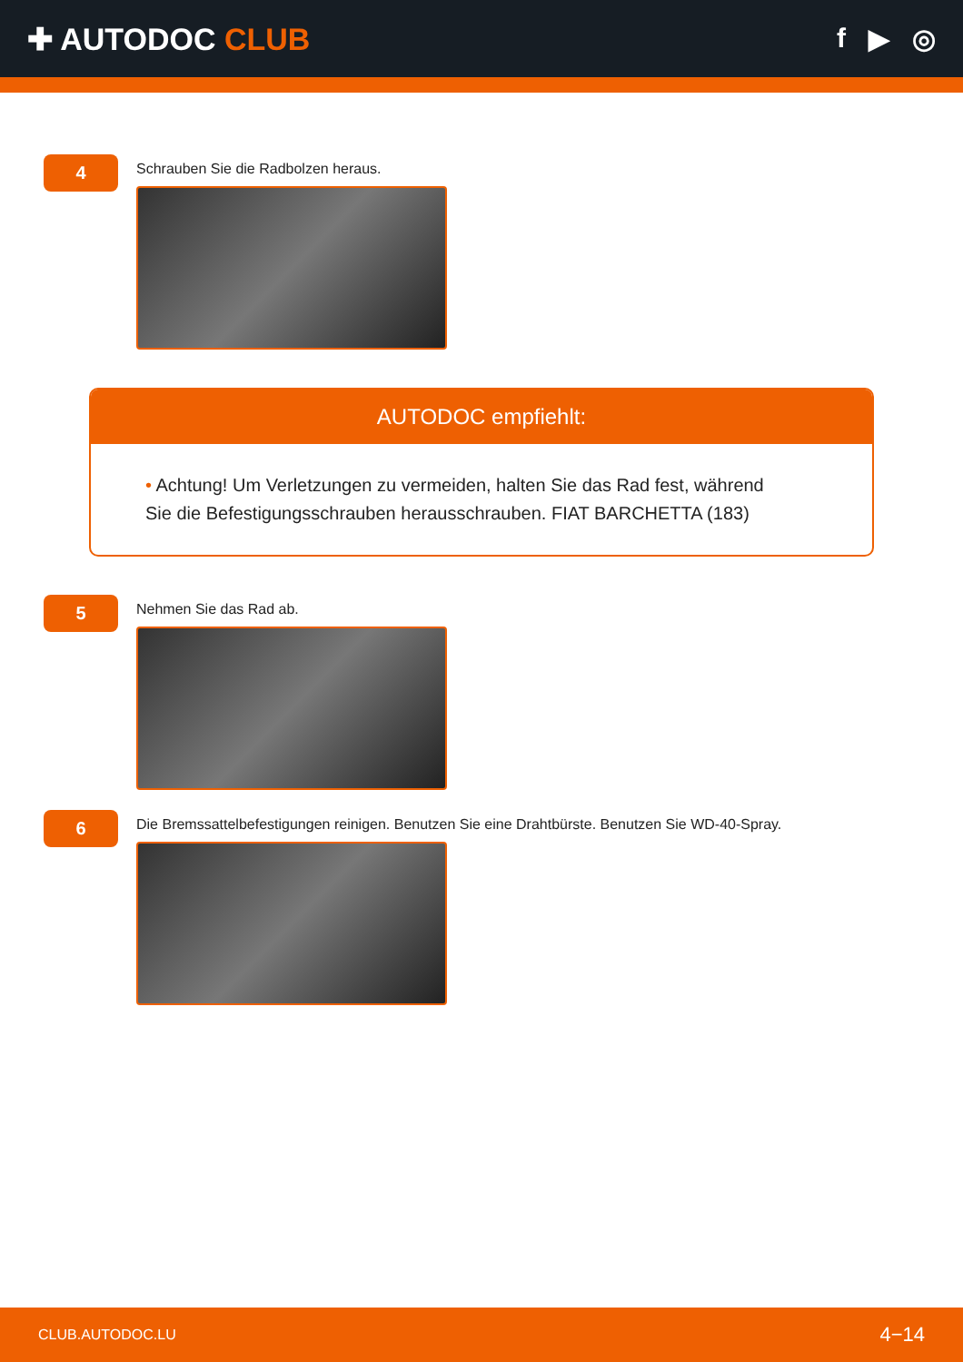✚ AUTODOC CLUB f ▶ ◎
4
Schrauben Sie die Radbolzen heraus.
AUTODOC empfiehlt:
• Achtung! Um Verletzungen zu vermeiden, halten Sie das Rad fest, während Sie die Befestigungsschrauben herausschrauben. FIAT BARCHETTA (183)
5
Nehmen Sie das Rad ab.
6
Die Bremssattelbefestigungen reinigen. Benutzen Sie eine Drahtbürste. Benutzen Sie WD-40-Spray.
CLUB.AUTODOC.LU 4−14